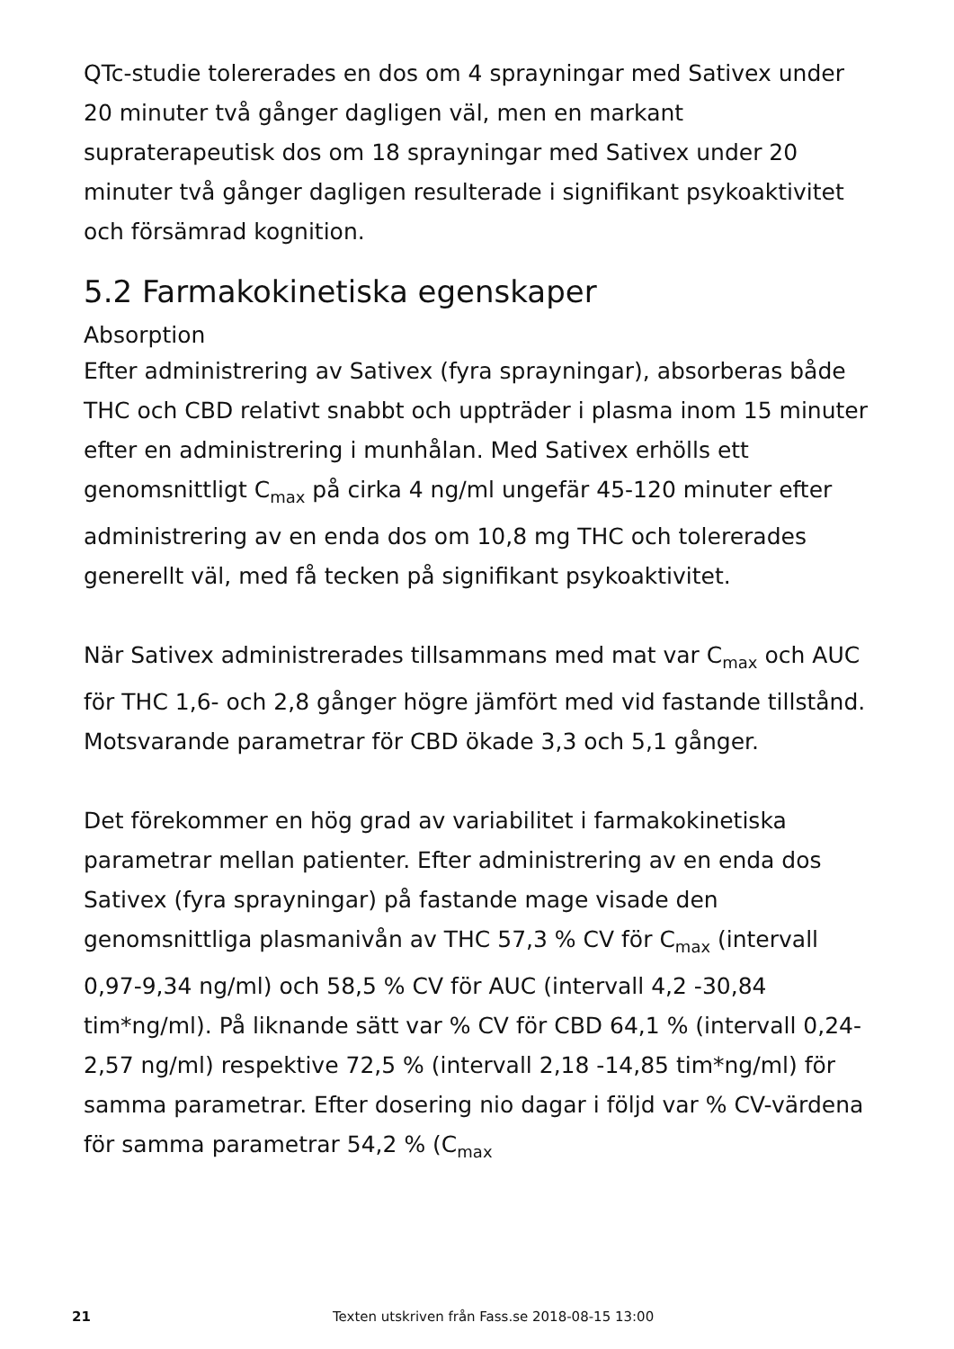QTc-studie tolererades en dos om 4 sprayningar med Sativex under 20 minuter två gånger dagligen väl, men en markant supraterapeutisk dos om 18 sprayningar med Sativex under 20 minuter två gånger dagligen resulterade i signifikant psykoaktivitet och försämrad kognition.
5.2 Farmakokinetiska egenskaper
Absorption
Efter administrering av Sativex (fyra sprayningar), absorberas både THC och CBD relativt snabbt och uppträder i plasma inom 15 minuter efter en administrering i munhålan. Med Sativex erhölls ett genomsnittligt C<sub>max</sub> på cirka 4 ng/ml ungefär 45-120 minuter efter administrering av en enda dos om 10,8 mg THC och tolererades generellt väl, med få tecken på signifikant psykoaktivitet.
När Sativex administrerades tillsammans med mat var C<sub>max</sub> och AUC för THC 1,6- och 2,8 gånger högre jämfört med vid fastande tillstånd. Motsvarande parametrar för CBD ökade 3,3 och 5,1 gånger.
Det förekommer en hög grad av variabilitet i farmakokinetiska parametrar mellan patienter. Efter administrering av en enda dos Sativex (fyra sprayningar) på fastande mage visade den genomsnittliga plasmanivån av THC 57,3 % CV för C<sub>max</sub> (intervall 0,97-9,34 ng/ml) och 58,5 % CV för AUC (intervall 4,2 -30,84 tim*ng/ml). På liknande sätt var % CV för CBD 64,1 % (intervall 0,24-2,57 ng/ml) respektive 72,5 % (intervall 2,18 -14,85 tim*ng/ml) för samma parametrar. Efter dosering nio dagar i följd var % CV-värdena för samma parametrar 54,2 % (C<sub>max</sub>
21 Texten utskriven från Fass.se 2018-08-15 13:00